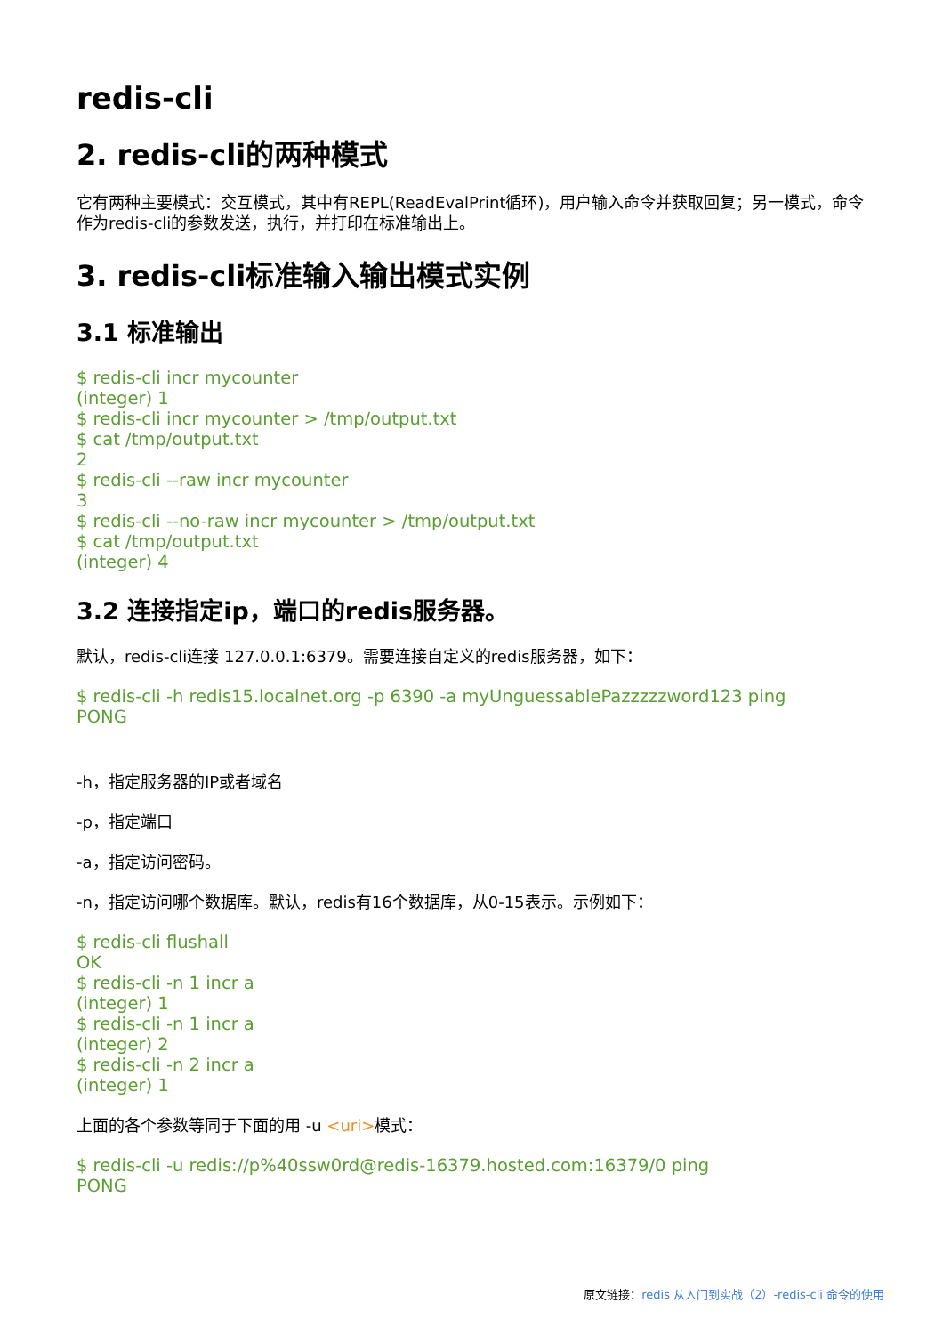redis-cli
2. redis-cli的两种模式
它有两种主要模式：交互模式，其中有REPL(ReadEvalPrint循环)，用户输入命令并获取回复；另一模式，命令作为redis-cli的参数发送，执行，并打印在标准输出上。
3. redis-cli标准输入输出模式实例
3.1 标准输出
$ redis-cli incr mycounter
(integer) 1
$ redis-cli incr mycounter > /tmp/output.txt
$ cat /tmp/output.txt
2
$ redis-cli --raw incr mycounter
3
$ redis-cli --no-raw incr mycounter > /tmp/output.txt
$ cat /tmp/output.txt
(integer) 4
3.2 连接指定ip，端口的redis服务器。
默认，redis-cli连接 127.0.0.1:6379。需要连接自定义的redis服务器，如下：
$ redis-cli -h redis15.localnet.org -p 6390 -a myUnguessablePazzzzzword123 ping
PONG
-h，指定服务器的IP或者域名
-p，指定端口
-a，指定访问密码。
-n，指定访问哪个数据库。默认，redis有16个数据库，从0-15表示。示例如下：
$ redis-cli flushall
OK
$ redis-cli -n 1 incr a
(integer) 1
$ redis-cli -n 1 incr a
(integer) 2
$ redis-cli -n 2 incr a
(integer) 1
上面的各个参数等同于下面的用 -u <uri>模式：
$ redis-cli -u redis://p%40ssw0rd@redis-16379.hosted.com:16379/0 ping
PONG
原文链接：redis 从入门到实战（2）-redis-cli 命令的使用